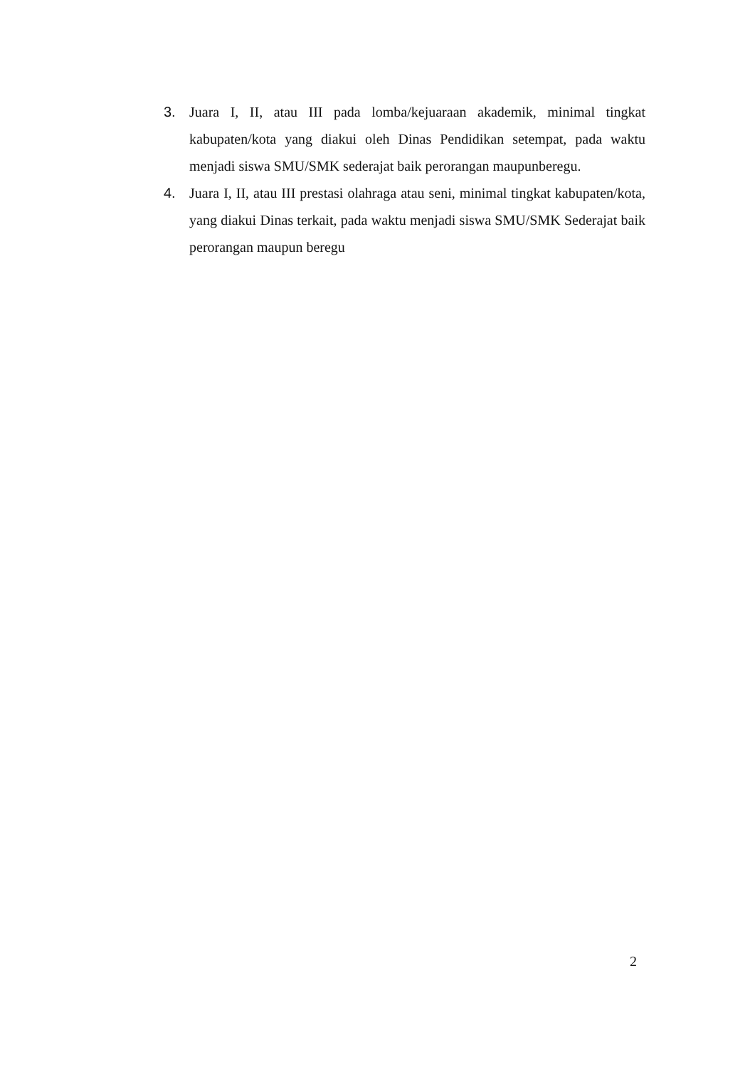3. Juara I, II, atau III pada lomba/kejuaraan akademik, minimal tingkat kabupaten/kota yang diakui oleh Dinas Pendidikan setempat, pada waktu menjadi siswa SMU/SMK sederajat baik perorangan maupunberegu.
4. Juara I, II, atau III prestasi olahraga atau seni, minimal tingkat kabupaten/kota, yang diakui Dinas terkait, pada waktu menjadi siswa SMU/SMK Sederajat baik perorangan maupun beregu
2